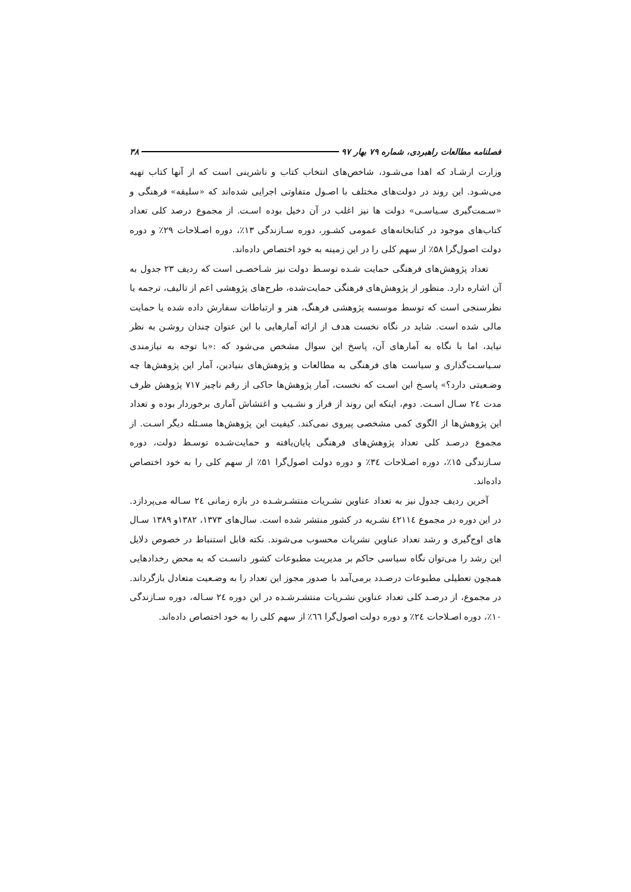فصلنامه مطالعات راهبردی، شماره ۷۹ بهار ۹۷ ۳۸
وزارت ارشـاد که اهدا می‌شـود، شاخص‌های انتخاب کتاب و ناشرینی است که از آنها کتاب تهیه می‌شـود. این روند در دولت‌های مختلف با اصـول متفاوتی اجرایی شده‌اند که «سلیقه» فرهنگی و «سـمت‌گیری سـیاسـی» دولت ها نیز اغلب در آن دخیل بوده اسـت. از مجموع درصد کلی تعداد کتاب‌های موجود در کتابخانه‌های عمومی کشـور، دوره سـازندگی ۱۳٪، دوره اصـلاحات ۲۹٪ و دوره دولت اصول‌گرا ۵۸٪ از سهم کلی را در این زمینه به خود اختصاص داده‌اند.
تعداد پژوهش‌های فرهنگی حمایت شـده توسـط دولت نیز شـاخصـی است که ردیف ۲۳ جدول به آن اشاره دارد. منظور از پژوهش‌های فرهنگی حمایت‌شده، طرح‌های پژوهشی اعم از تالیف، ترجمه یا نظرسنجی است که توسط موسسه پژوهشی فرهنگ، هنر و ارتباطات سفارش داده شده یا حمایت مالی شده است. شاید در نگاه نخست هدف از ارائه آمارهایی با این عنوان چندان روشـن به نظر نیاید، اما با نگاه به آمارهای آن، پاسخ این سوال مشخص می‌شود که :«با توجه به نیازمندی سـیاسـت‌گذاری و سیاست های فرهنگی به مطالعات و پژوهش‌های بنیادین، آمار این پژوهش‌ها چه وضـعیتی دارد؟» پاسـخ این اسـت که نخست، آمار پژوهش‌ها حاکی از رقم ناچیز ۷۱۷ پژوهش ظرف مدت ۲٤ سـال اسـت. دوم، اینکه این روند از فراز و نشـیب و اغتشاش آماری برخوردار بوده و تعداد این پژوهش‌ها از الگوی کمی مشخصی پیروی نمی‌کند. کیفیت این پژوهش‌ها مسـئله دیگر اسـت. از مجموع درصـد کلی تعداد پژوهش‌های فرهنگی پایان‌یافته و حمایت‌شـده توسـط دولت، دوره سـازندگی ۱۵٪، دوره اصـلاحات ۳٤٪ و دوره دولت اصول‌گرا ۵۱٪ از سهم کلی را به خود اختصاص داده‌اند.
آخرین ردیف جدول نیز به تعداد عناوین نشـریات منتشـرشـده در بازه زمانی ۲٤ سـاله می‌پردازد. در این دوره در مجموع ٤۲۱۱٤ نشـریه در کشور منتشر شده است. سال‌های ۱۳۷۳، ۱۳۸۲و ۱۳۸۹ سـال های اوج‌گیری و رشد تعداد عناوین نشریات محسوب می‌شوند. نکته قابل استنباط در خصوص دلایل این رشد را می‌توان نگاه سیاسی حاکم بر مدیریت مطبوعات کشور دانسـت که به محض رخدادهایی همچون تعطیلی مطبوعات درصـدد برمی‌آمد با صدور مجوز این تعداد را به وضـعیت متعادل بازگرداند. در مجموع، از درصـد کلی تعداد عناوین نشـریات منتشـرشـده در این دوره ۲٤ سـاله، دوره سـازندگی ۱۰٪، دوره اصـلاحات ۲٤٪ و دوره دولت اصول‌گرا ٦٦٪ از سهم کلی را به خود اختصاص داده‌اند.